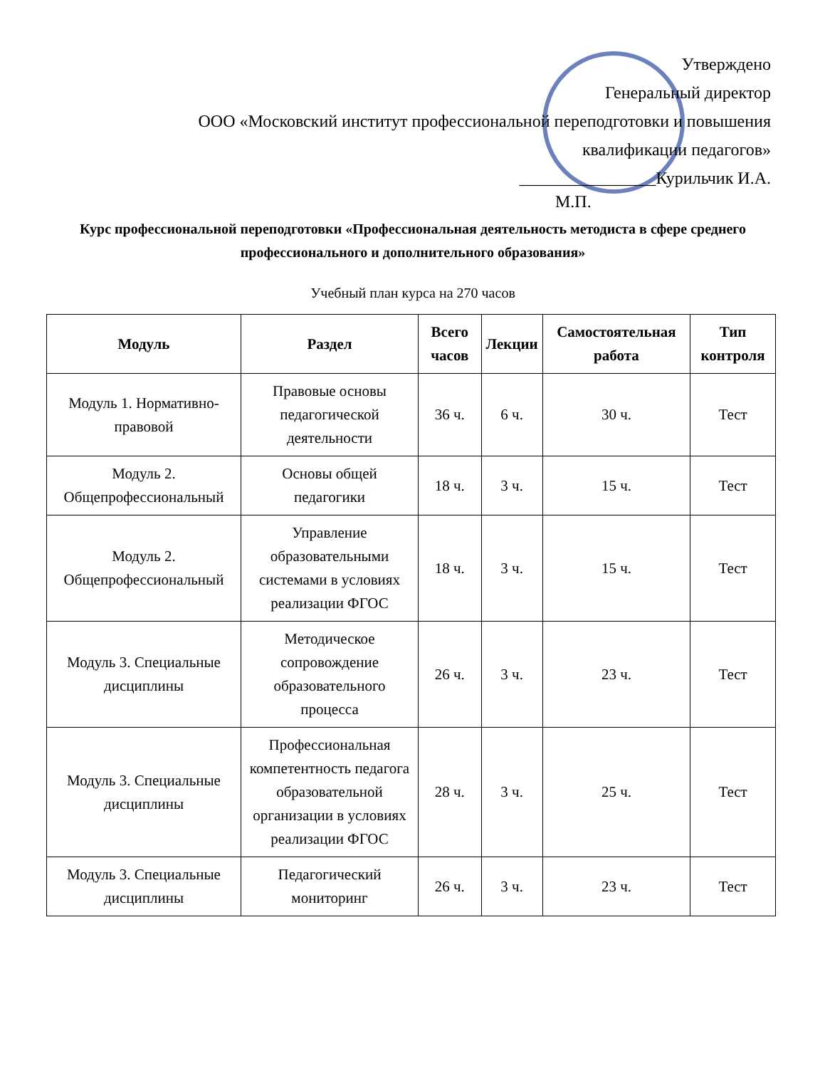Утверждено
Генеральный директор
ООО «Московский институт профессиональной переподготовки и повышения
квалификации педагогов»
________________Курильчик И.А.
М.П.
Курс профессиональной переподготовки «Профессиональная деятельность методиста в сфере среднего профессионального и дополнительного образования»
Учебный план курса на 270 часов
| Модуль | Раздел | Всего часов | Лекции | Самостоятельная работа | Тип контроля |
| --- | --- | --- | --- | --- | --- |
| Модуль 1. Нормативно-правовой | Правовые основы педагогической деятельности | 36 ч. | 6 ч. | 30 ч. | Тест |
| Модуль 2. Общепрофессиональный | Основы общей педагогики | 18 ч. | 3 ч. | 15 ч. | Тест |
| Модуль 2. Общепрофессиональный | Управление образовательными системами в условиях реализации ФГОС | 18 ч. | 3 ч. | 15 ч. | Тест |
| Модуль 3. Специальные дисциплины | Методическое сопровождение образовательного процесса | 26 ч. | 3 ч. | 23 ч. | Тест |
| Модуль 3. Специальные дисциплины | Профессиональная компетентность педагога образовательной организации в условиях реализации ФГОС | 28 ч. | 3 ч. | 25 ч. | Тест |
| Модуль 3. Специальные дисциплины | Педагогический мониторинг | 26 ч. | 3 ч. | 23 ч. | Тест |